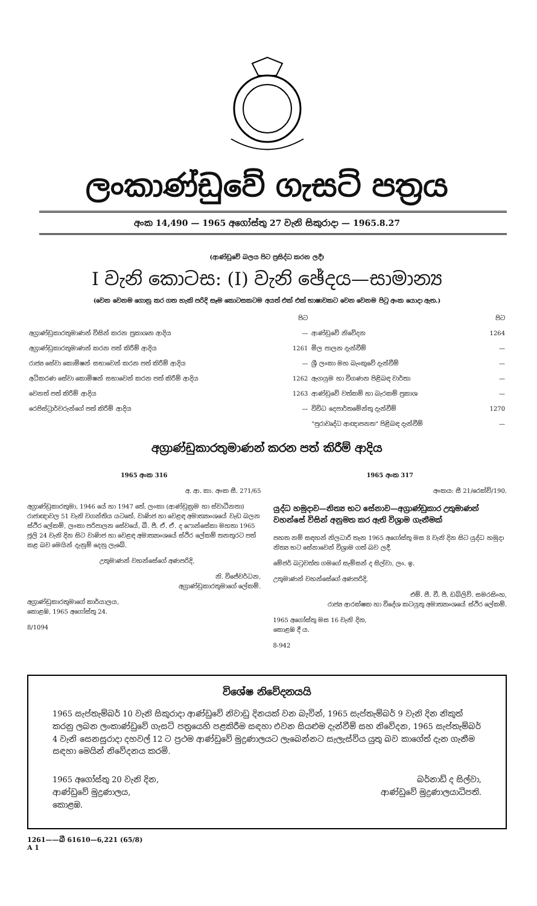ලංකාණ්ඩුවේ ගැසට් පත්‍රය
අංක 14,490 — 1965 අගෝස්තු 27 වැනි සිකුරාදා — 1965.8.27
(ආණ්ඩුවේ බලය පිට ප්‍රසිද්ධ කරන ලදී)
I වැනි කොටස: (I) වැනි ඡේදය—සාමාන්‍ය
(වෙන වෙනම ගොනු කර ගත හැකි පරිදි සෑම කොටසකටම අයත් එක් එක් භාෂාවකට වෙන වෙනම පිටු අංක යොදා ඇත.)
| | පිට | | පිට |
| අග්‍රාණ්ඩුකාරතුමාණන් විසින් කරන ප්‍රකාශන ආදිය | — | ආණ්ඩුවේ නිවේදන | 1264 |
| අග්‍රාණ්ඩුකාරතුමාණන් කරන පත් කිරීම් ආදිය | 1261 | මිල පාලන දැන්වීම් | — |
| රාජ්‍ය සේවා කොමිෂන් සභාවෙන් කරන පත් කිරීම් ආදිය | — | ශ්‍රී ලංකා මහ බැංකුවේ දැන්වීම් | — |
| අධිකරණ සේවා කොමිෂන් සභාවෙන් කරන පත් කිරීම් ආදිය | 1262 | ඇගයුම හා විගණන පිළිබඳ වාර්තා | — |
| වෙනත් පත් කිරීම් ආදිය | 1263 | ආණ්ඩුවේ වත්කම් හා බැරකම් ප්‍රකාශ | — |
| රෙජිස්ට්‍රාර්වරුන්ගේ පත් කිරීම් ආදිය | — | විවිධ දෙපාර්තමේන්තු දැන්වීම් | 1270 |
| | | "පුරාවෘද්ධ ආඥාපනත" පිළිබඳ දැන්වීම් | — |
අග්‍රාණ්ඩුකාරතුමාණන් කරන පත් කිරීම් ආදිය
1965 අංක 316
අ. ආ. කා. අංක සී. 271/65
අග්‍රාණ්ඩුකාරතුමා, 1946 යේ හා 1947 තේ, ලංකා (ආණ්ඩුක්‍රම හා ස්වාධීනතා) රාජාඥාවල 51 වැනි වගන්තිය යටතේ, වාණිජ හා වෙළඳ අමාත්‍යාංශයේ වැඩ බලන ස්ථිර ලේකම්, ලංකා පරිපාලන සේවයේ, බී. පී. ඒ. ඒ. ද ෆොන්සේකා මහතා 1965 ජූලි 24 වැනි දින සිට වාණිජ හා වෙළඳ අමාත්‍යාංශයේ ස්ථිර ලේකම් තනතුරට පත් කළ බව මෙයින් දැනුම් දෙනු ලැබේ.
උතුමාණන් වහන්සේගේ අණපරිදි,
නි. විජේවර්ධන,
අග්‍රාණ්ඩුකාරතුමාගේ ලේකම්.
අග්‍රාණ්ඩුකාරතුමාගේ කාර්යාලය,
කොළඹ, 1965 අගෝස්තු 24.
8/1094
1965 අංක 317
අංකය: සී 21/රෙක්ව්/190.
යුද්ධ හමුදාව—නිත්‍ය භට සේනාව—අග්‍රාණ්ඩුකාර උතුමාණන් වහන්සේ විසින් අනුමත කර ඇති විශ්‍රාම ගැනීමක්
පහත නම් සඳහන් නිලධාරී තැන 1965 අගෝස්තු මස 8 වැනි දින සිට යුද්ධ හමුදා නිත්‍ය භට සේනාවෙන් විශ්‍රාම ගත් බව ලදී.
මේජර් බටුවත්ත ගමගේ සැම්සන් ද සිල්වා, ලං. ඉ.
උතුමාණන් වහන්සේගේ අණපරිදි,
එම්. ජී. වී. පී. ඩබ්ලිව්. සමරසිංහ,
රාජ්‍ය ආරක්ෂක හා විදේශ කටයුතු අමාත්‍යාංශයේ ස්ථිර ලේකම්.
1965 අගෝස්තු මස 16 වැනි දින,
කොළඹ දී ය.
8-942
විශේෂ නිවේදනයයි
1965 සැප්තැම්බර් 10 වැනි සිකුරාදා ආණ්ඩුවේ නිවාඩු දිනයක් වන බැවින්, 1965 සැප්තැම්බර් 9 වැනි දින නිකුත් කරනු ලබන ලංකාණ්ඩුවේ ගැසට් පත්‍රයෙහි පළකිරීම සඳහා එවන සියළුම දැන්වීම් සහ නිවේදන, 1965 සැප්තැම්බර් 4 වැනි සෙනසුරාදා දහවල් 12 ට ප්‍රථම ආණ්ඩුවේ මුද්‍රණාලයට ලැබෙන්නට සැලැස්විය යුතු බව කාගේත් දැන ගැනීම සඳහා මෙයින් නිවේදනය කරමි.
1965 අගෝස්තු 20 වැනි දින,
ආණ්ඩුවේ මුද්‍රණාලය,
කොළඹ.
බර්නාඩ් ද සිල්වා,
ආණ්ඩුවේ මුද්‍රණාලයාධිපති.
1261——බී 61610—6,221 (65/8)
A 1